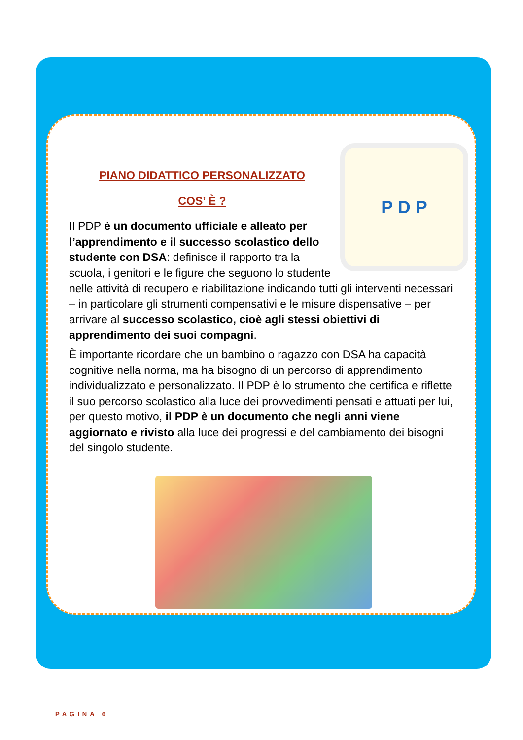P D P
PIANO DIDATTICO PERSONALIZZATO
COS’ È ?
Il PDP è un documento ufficiale e alleato per l’apprendimento e il successo scolastico dello studente con DSA: definisce il rapporto tra la scuola, i genitori e le figure che seguono lo studente nelle attività di recupero e riabilitazione indicando tutti gli interventi necessari – in particolare gli strumenti compensativi e le misure dispensative – per arrivare al successo scolastico, cioè agli stessi obiettivi di apprendimento dei suoi compagni.
È importante ricordare che un bambino o ragazzo con DSA ha capacità cognitive nella norma, ma ha bisogno di un percorso di apprendimento individualizzato e personalizzato. Il PDP è lo strumento che certifica e riflette il suo percorso scolastico alla luce dei provvedimenti pensati e attuati per lui, per questo motivo, il PDP è un documento che negli anni viene aggiornato e rivisto alla luce dei progressi e del cambiamento dei bisogni del singolo studente.
PAGINA 6